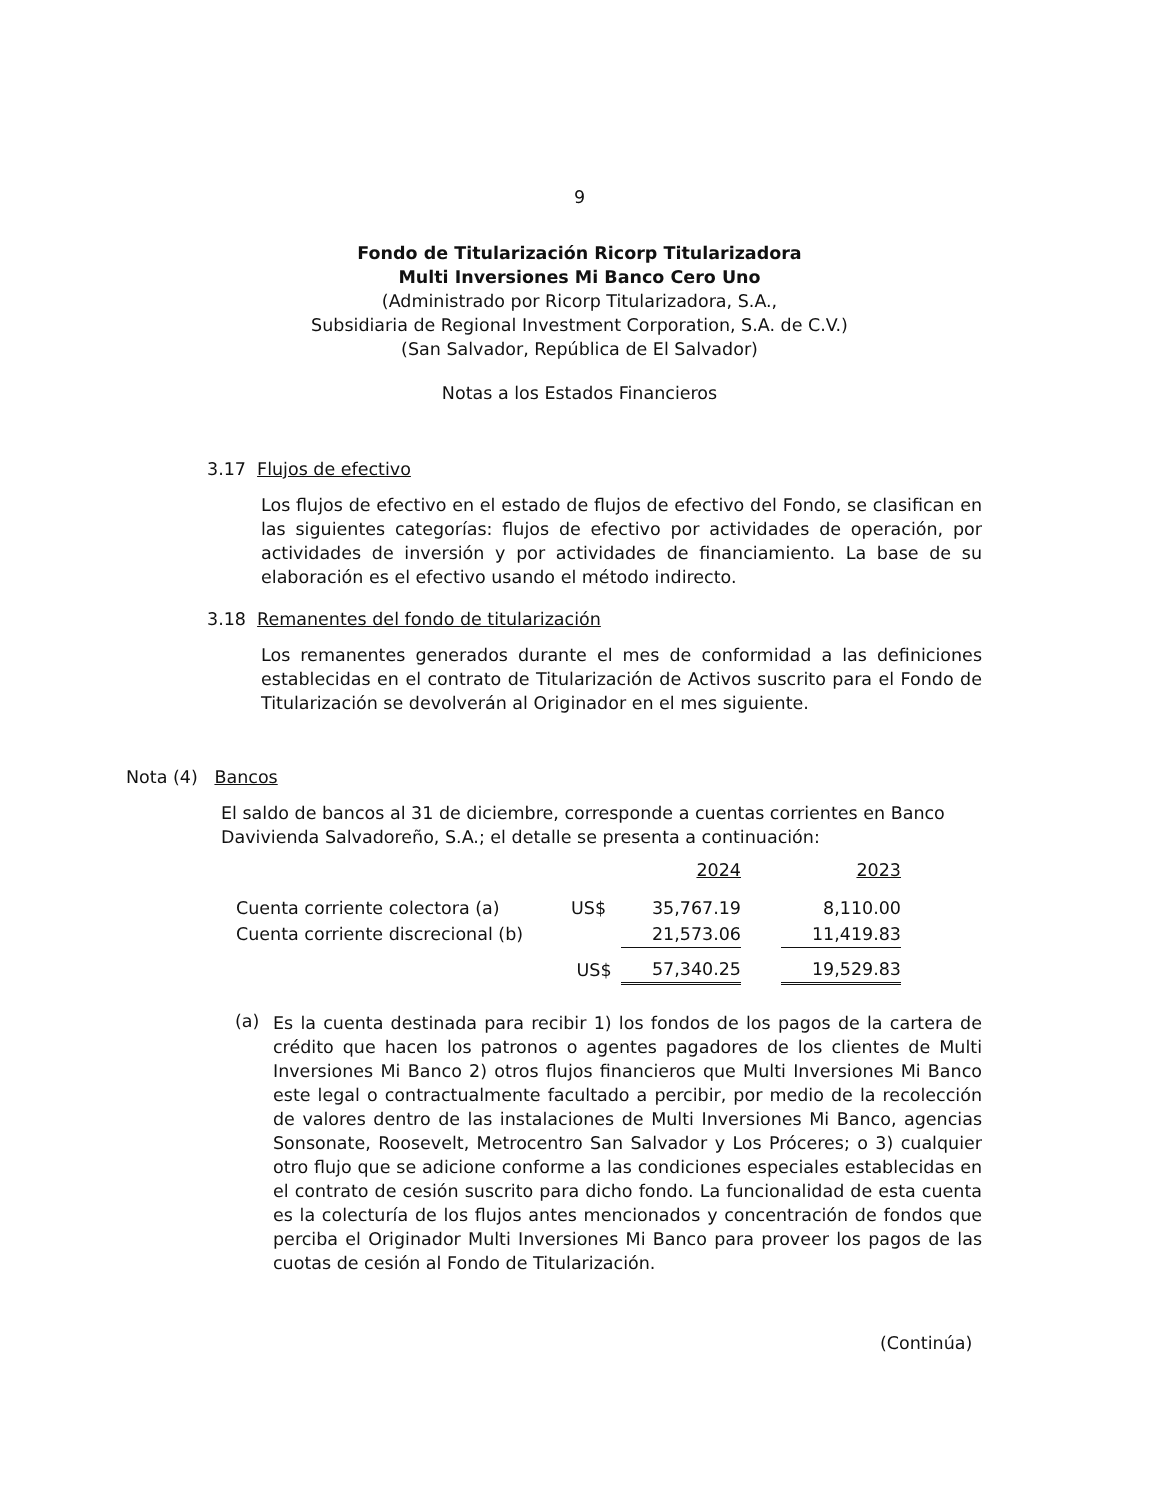9
Fondo de Titularización Ricorp Titularizadora
Multi Inversiones Mi Banco Cero Uno
(Administrado por Ricorp Titularizadora, S.A.,
Subsidiaria de Regional Investment Corporation, S.A. de C.V.)
(San Salvador, República de El Salvador)
Notas a los Estados Financieros
3.17 Flujos de efectivo
Los flujos de efectivo en el estado de flujos de efectivo del Fondo, se clasifican en las siguientes categorías: flujos de efectivo por actividades de operación, por actividades de inversión y por actividades de financiamiento. La base de su elaboración es el efectivo usando el método indirecto.
3.18 Remanentes del fondo de titularización
Los remanentes generados durante el mes de conformidad a las definiciones establecidas en el contrato de Titularización de Activos suscrito para el Fondo de Titularización se devolverán al Originador en el mes siguiente.
Nota (4) Bancos
El saldo de bancos al 31 de diciembre, corresponde a cuentas corrientes en Banco Davivienda Salvadoreño, S.A.; el detalle se presenta a continuación:
| | | 2024 | | 2023 |
| Cuenta corriente colectora (a) | US$ | 35,767.19 | | 8,110.00 |
| Cuenta corriente discrecional (b) | | 21,573.06 | | 11,419.83 |
| | US$ | 57,340.25 | | 19,529.83 |
(a)
Es la cuenta destinada para recibir 1) los fondos de los pagos de la cartera de crédito que hacen los patronos o agentes pagadores de los clientes de Multi Inversiones Mi Banco 2) otros flujos financieros que Multi Inversiones Mi Banco este legal o contractualmente facultado a percibir, por medio de la recolección de valores dentro de las instalaciones de Multi Inversiones Mi Banco, agencias Sonsonate, Roosevelt, Metrocentro San Salvador y Los Próceres; o 3) cualquier otro flujo que se adicione conforme a las condiciones especiales establecidas en el contrato de cesión suscrito para dicho fondo. La funcionalidad de esta cuenta es la colecturía de los flujos antes mencionados y concentración de fondos que perciba el Originador Multi Inversiones Mi Banco para proveer los pagos de las cuotas de cesión al Fondo de Titularización.
(Continúa)